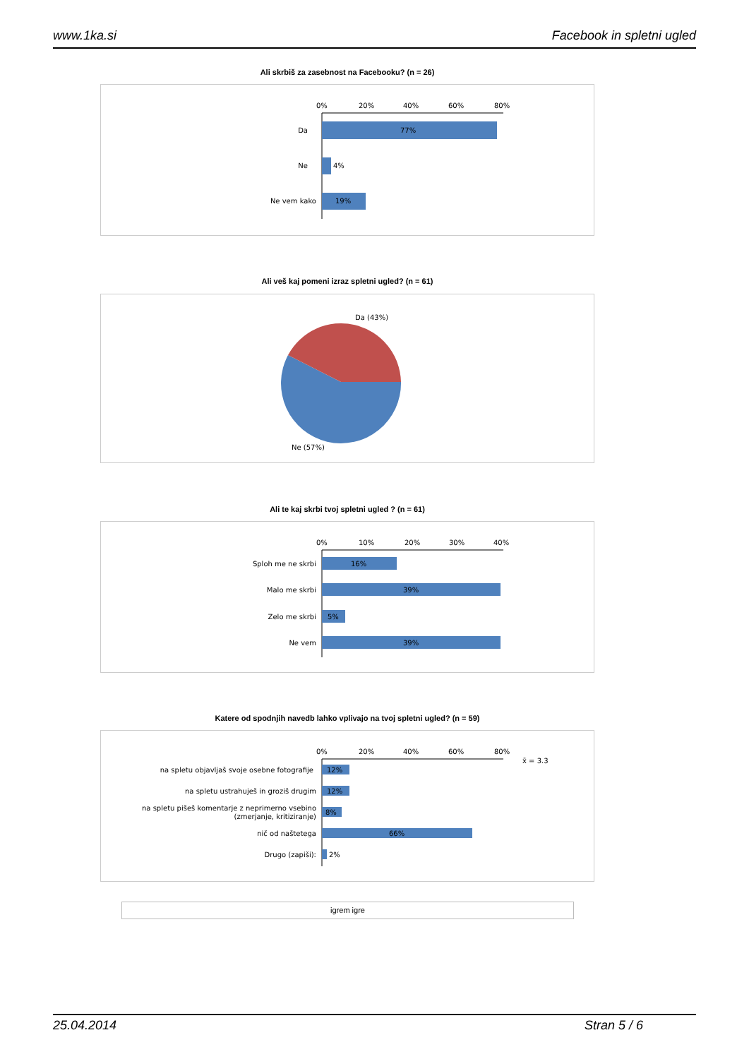www.1ka.si Facebook in spletni ugled
Ali skrbiš za zasebnost na Facebooku? (n = 26)
0%
20%
40%
60%
80%
77%
Da
4%
Ne
19%
Ne vem kako
Ali veš kaj pomeni izraz spletni ugled? (n = 61)
Da (43%)
Ne (57%)
Ali te kaj skrbi tvoj spletni ugled ? (n = 61)
0%
10%
20%
30%
40%
16%
Sploh me ne skrbi
39%
Malo me skrbi
5%
Zelo me skrbi
39%
Ne vem
Katere od spodnjih navedb lahko vplivajo na tvoj spletni ugled? (n = 59)
0%
20%
40%
60%
80%
x̄ = 3.3
12%
na spletu objavljaš svoje osebne fotografije
12%
na spletu ustrahuješ in groziš drugim
8%
na spletu pišeš komentarje z neprimerno vsebino
(zmerjanje, kritiziranje)
66%
nič od naštetega
2%
Drugo (zapiši):
igrem igre
25.04.2014 Stran 5 / 6